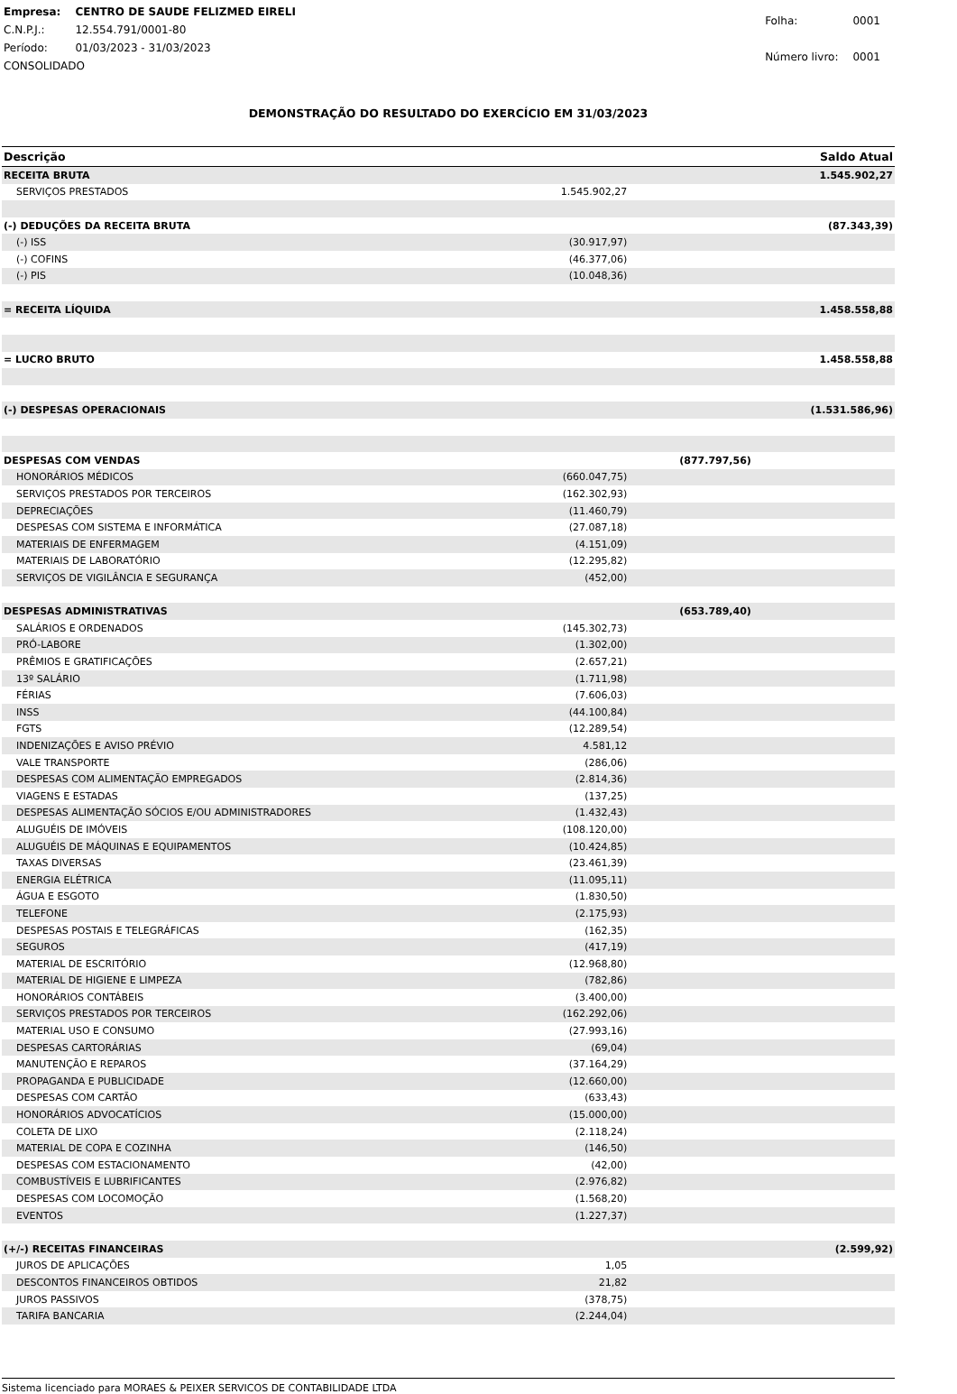| Empresa: | CENTRO DE SAUDE FELIZMED EIRELI |
| C.N.P.J.: | 12.554.791/0001-80 |
| Período: | 01/03/2023 - 31/03/2023 |
| CONSOLIDADO | |
| Folha: | 0001 |
| Número livro: | 0001 |
DEMONSTRAÇÃO DO RESULTADO DO EXERCÍCIO EM 31/03/2023
| Descrição | | | Saldo Atual |
| --- | --- | --- | --- |
| RECEITA BRUTA | | | 1.545.902,27 |
| SERVIÇOS PRESTADOS | 1.545.902,27 | | |
| (-) DEDUÇÕES DA RECEITA BRUTA | | | (87.343,39) |
| (-) ISS | (30.917,97) | | |
| (-) COFINS | (46.377,06) | | |
| (-) PIS | (10.048,36) | | |
| = RECEITA LÍQUIDA | | | 1.458.558,88 |
| = LUCRO BRUTO | | | 1.458.558,88 |
| (-) DESPESAS OPERACIONAIS | | | (1.531.586,96) |
| DESPESAS COM VENDAS | | (877.797,56) | |
| HONORÁRIOS MÉDICOS | (660.047,75) | | |
| SERVIÇOS PRESTADOS POR TERCEIROS | (162.302,93) | | |
| DEPRECIAÇÕES | (11.460,79) | | |
| DESPESAS COM SISTEMA E INFORMÁTICA | (27.087,18) | | |
| MATERIAIS DE ENFERMAGEM | (4.151,09) | | |
| MATERIAIS DE LABORATÓRIO | (12.295,82) | | |
| SERVIÇOS DE VIGILÂNCIA E SEGURANÇA | (452,00) | | |
| DESPESAS ADMINISTRATIVAS | | (653.789,40) | |
| SALÁRIOS E ORDENADOS | (145.302,73) | | |
| PRÓ-LABORE | (1.302,00) | | |
| PRÊMIOS E GRATIFICAÇÕES | (2.657,21) | | |
| 13º SALÁRIO | (1.711,98) | | |
| FÉRIAS | (7.606,03) | | |
| INSS | (44.100,84) | | |
| FGTS | (12.289,54) | | |
| INDENIZAÇÕES E AVISO PRÉVIO | 4.581,12 | | |
| VALE TRANSPORTE | (286,06) | | |
| DESPESAS COM ALIMENTAÇÃO EMPREGADOS | (2.814,36) | | |
| VIAGENS E ESTADAS | (137,25) | | |
| DESPESAS ALIMENTAÇÃO SÓCIOS E/OU ADMINISTRADORES | (1.432,43) | | |
| ALUGUÉIS DE IMÓVEIS | (108.120,00) | | |
| ALUGUÉIS DE MÁQUINAS E EQUIPAMENTOS | (10.424,85) | | |
| TAXAS DIVERSAS | (23.461,39) | | |
| ENERGIA ELÉTRICA | (11.095,11) | | |
| ÁGUA E ESGOTO | (1.830,50) | | |
| TELEFONE | (2.175,93) | | |
| DESPESAS POSTAIS E TELEGRÁFICAS | (162,35) | | |
| SEGUROS | (417,19) | | |
| MATERIAL DE ESCRITÓRIO | (12.968,80) | | |
| MATERIAL DE HIGIENE E LIMPEZA | (782,86) | | |
| HONORÁRIOS CONTÁBEIS | (3.400,00) | | |
| SERVIÇOS PRESTADOS POR TERCEIROS | (162.292,06) | | |
| MATERIAL USO E CONSUMO | (27.993,16) | | |
| DESPESAS CARTORÁRIAS | (69,04) | | |
| MANUTENÇÃO E REPAROS | (37.164,29) | | |
| PROPAGANDA E PUBLICIDADE | (12.660,00) | | |
| DESPESAS COM CARTÃO | (633,43) | | |
| HONORÁRIOS ADVOCATÍCIOS | (15.000,00) | | |
| COLETA DE LIXO | (2.118,24) | | |
| MATERIAL DE COPA E COZINHA | (146,50) | | |
| DESPESAS COM ESTACIONAMENTO | (42,00) | | |
| COMBUSTÍVEIS E LUBRIFICANTES | (2.976,82) | | |
| DESPESAS COM LOCOMOÇÃO | (1.568,20) | | |
| EVENTOS | (1.227,37) | | |
| (+/-) RECEITAS FINANCEIRAS | | | (2.599,92) |
| JUROS DE APLICAÇÕES | 1,05 | | |
| DESCONTOS FINANCEIROS OBTIDOS | 21,82 | | |
| JUROS PASSIVOS | (378,75) | | |
| TARIFA BANCARIA | (2.244,04) | | |
Sistema licenciado para MORAES & PEIXER SERVICOS DE CONTABILIDADE LTDA